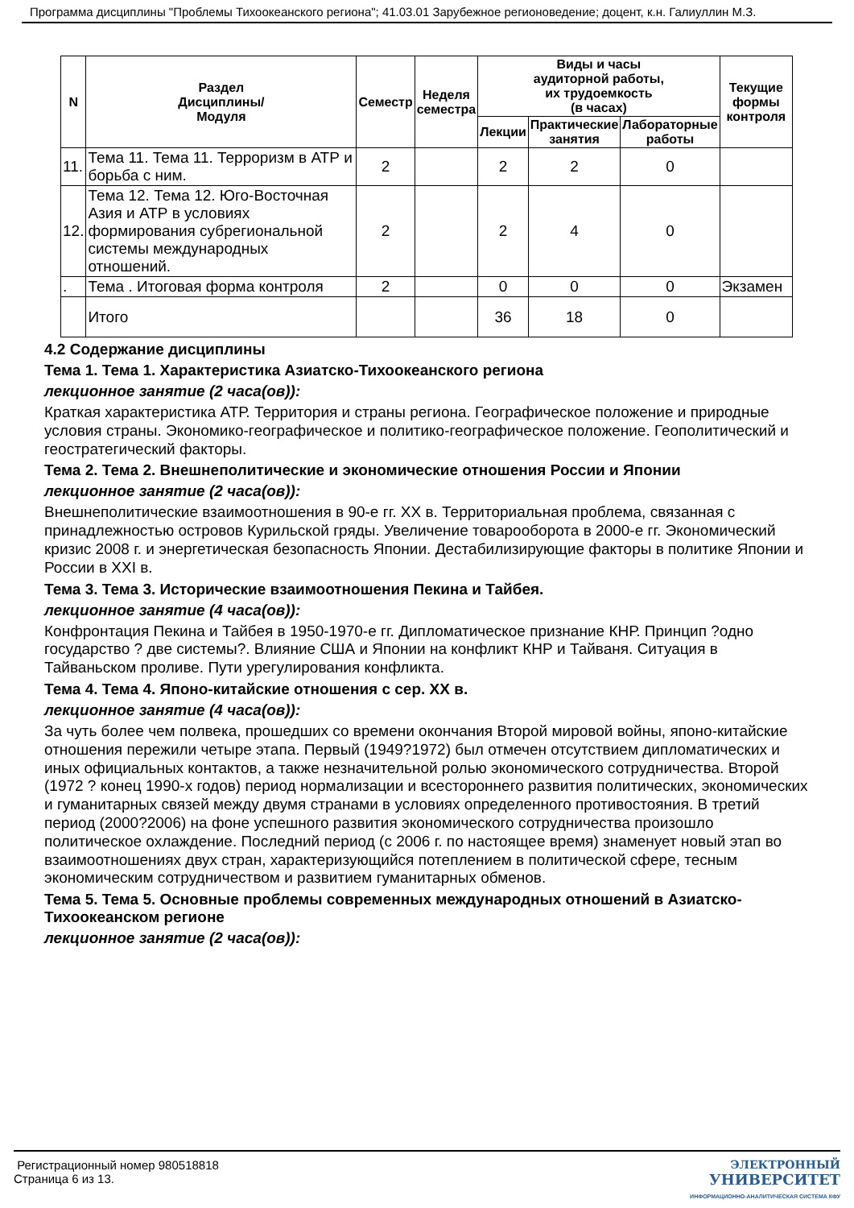Программа дисциплины "Проблемы Тихоокеанского региона"; 41.03.01 Зарубежное регионоведение; доцент, к.н. Галиуллин М.З.
| N | Раздел Дисциплины/ Модуля | Семестр | Неделя семестра | Виды и часы аудиторной работы, их трудоемкость (в часах) | | | Текущие формы контроля |
| --- | --- | --- | --- | --- | --- | --- | --- |
| | | | | Лекции | Практические занятия | Лабораторные работы | |
| 11. | Тема 11. Тема 11. Терроризм в АТР и борьба с ним. | 2 | | 2 | 2 | 0 | |
| 12. | Тема 12. Тема 12. Юго-Восточная Азия и АТР в условиях формирования субрегиональной системы международных отношений. | 2 | | 2 | 4 | 0 | |
| . | Тема . Итоговая форма контроля | 2 | | 0 | 0 | 0 | Экзамен |
| | Итого | | | 36 | 18 | 0 | |
4.2 Содержание дисциплины
Тема 1. Тема 1. Характеристика Азиатско-Тихоокеанского региона
лекционное занятие (2 часа(ов)):
Краткая характеристика АТР. Территория и страны региона. Географическое положение и природные условия страны. Экономико-географическое и политико-географическое положение. Геополитический и геостратегический факторы.
Тема 2. Тема 2. Внешнеполитические и экономические отношения России и Японии
лекционное занятие (2 часа(ов)):
Внешнеполитические взаимоотношения в 90-е гг. XX в. Территориальная проблема, связанная с принадлежностью островов Курильской гряды. Увеличение товарооборота в 2000-е гг. Экономический кризис 2008 г. и энергетическая безопасность Японии. Дестабилизирующие факторы в политике Японии и России в XXI в.
Тема 3. Тема 3. Исторические взаимоотношения Пекина и Тайбея.
лекционное занятие (4 часа(ов)):
Конфронтация Пекина и Тайбея в 1950-1970-е гг. Дипломатическое признание КНР. Принцип ?одно государство ? две системы?. Влияние США и Японии на конфликт КНР и Тайваня. Ситуация в Тайваньском проливе. Пути урегулирования конфликта.
Тема 4. Тема 4. Японо-китайские отношения с сер. XX в.
лекционное занятие (4 часа(ов)):
За чуть более чем полвека, прошедших со времени окончания Второй мировой войны, японо-китайские отношения пережили четыре этапа. Первый (1949?1972) был отмечен отсутствием дипломатических и иных официальных контактов, а также незначительной ролью экономического сотрудничества. Второй (1972 ? конец 1990-х годов) период нормализации и всестороннего развития политических, экономических и гуманитарных связей между двумя странами в условиях определенного противостояния. В третий период (2000?2006) на фоне успешного развития экономического сотрудничества произошло политическое охлаждение. Последний период (с 2006 г. по настоящее время) знаменует новый этап во взаимоотношениях двух стран, характеризующийся потеплением в политической сфере, тесным экономическим сотрудничеством и развитием гуманитарных обменов.
Тема 5. Тема 5. Основные проблемы современных международных отношений в Азиатско-Тихоокеанском регионе
лекционное занятие (2 часа(ов)):
Регистрационный номер 980518818
Страница 6 из 13.
ЭЛЕКТРОННЫЙ
УНИВЕРСИТЕТ
ИНФОРМАЦИОННО-АНАЛИТИЧЕСКАЯ СИСТЕМА КФУ